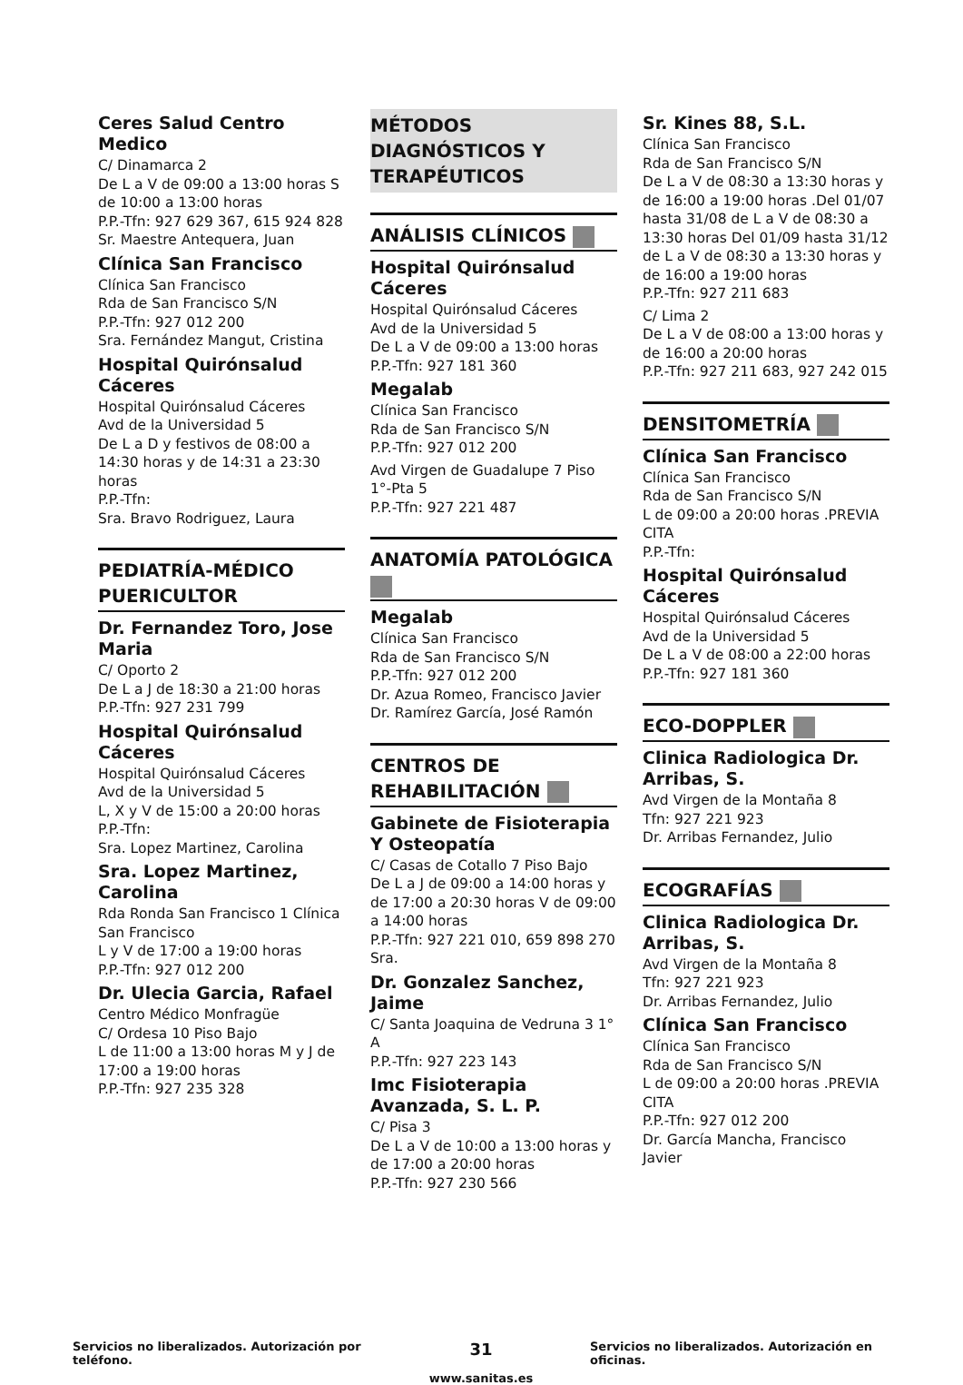Ceres Salud Centro Medico
C/ Dinamarca 2
De L a V de 09:00 a 13:00 horas S de 10:00 a 13:00 horas
P.P.-Tfn: 927 629 367, 615 924 828
Sr. Maestre Antequera, Juan
Clínica San Francisco
Clínica San Francisco
Rda de San Francisco S/N
P.P.-Tfn: 927 012 200
Sra. Fernández Mangut, Cristina
Hospital Quirónsalud Cáceres
Hospital Quirónsalud Cáceres
Avd de la Universidad 5
De L a D y festivos de 08:00 a 14:30 horas y de 14:31 a 23:30 horas
P.P.-Tfn:
Sra. Bravo Rodriguez, Laura
PEDIATRÍA-MÉDICO PUERICULTOR
Dr. Fernandez Toro, Jose Maria
C/ Oporto 2
De L a J de 18:30 a 21:00 horas
P.P.-Tfn: 927 231 799
Hospital Quirónsalud Cáceres
Hospital Quirónsalud Cáceres
Avd de la Universidad 5
L, X y V de 15:00 a 20:00 horas
P.P.-Tfn:
Sra. Lopez Martinez, Carolina
Sra. Lopez Martinez, Carolina
Rda Ronda San Francisco 1 Clínica San Francisco
L y V de 17:00 a 19:00 horas
P.P.-Tfn: 927 012 200
Dr. Ulecia Garcia, Rafael
Centro Médico Monfragüe
C/ Ordesa 10 Piso Bajo
L de 11:00 a 13:00 horas M y J de 17:00 a 19:00 horas
P.P.-Tfn: 927 235 328
MÉTODOS DIAGNÓSTICOS Y TERAPÉUTICOS
ANÁLISIS CLÍNICOS
Hospital Quirónsalud Cáceres
Hospital Quirónsalud Cáceres
Avd de la Universidad 5
De L a V de 09:00 a 13:00 horas
P.P.-Tfn: 927 181 360
Megalab
Clínica San Francisco
Rda de San Francisco S/N
P.P.-Tfn: 927 012 200
Avd Virgen de Guadalupe 7 Piso 1°-Pta 5
P.P.-Tfn: 927 221 487
ANATOMÍA PATOLÓGICA
Megalab
Clínica San Francisco
Rda de San Francisco S/N
P.P.-Tfn: 927 012 200
Dr. Azua Romeo, Francisco Javier
Dr. Ramírez García, José Ramón
CENTROS DE REHABILITACIÓN
Gabinete de Fisioterapia Y Osteopatía
C/ Casas de Cotallo 7 Piso Bajo
De L a J de 09:00 a 14:00 horas y de 17:00 a 20:30 horas V de 09:00 a 14:00 horas
P.P.-Tfn: 927 221 010, 659 898 270
Sra.
Dr. Gonzalez Sanchez, Jaime
C/ Santa Joaquina de Vedruna 3 1° A
P.P.-Tfn: 927 223 143
Imc Fisioterapia Avanzada, S. L. P.
C/ Pisa 3
De L a V de 10:00 a 13:00 horas y de 17:00 a 20:00 horas
P.P.-Tfn: 927 230 566
Sr. Kines 88, S.L.
Clínica San Francisco
Rda de San Francisco S/N
De L a V de 08:30 a 13:30 horas y de 16:00 a 19:00 horas .Del 01/07 hasta 31/08 de L a V de 08:30 a 13:30 horas Del 01/09 hasta 31/12 de L a V de 08:30 a 13:30 horas y de 16:00 a 19:00 horas
P.P.-Tfn: 927 211 683
C/ Lima 2
De L a V de 08:00 a 13:00 horas y de 16:00 a 20:00 horas
P.P.-Tfn: 927 211 683, 927 242 015
DENSITOMETRÍA
Clínica San Francisco
Clínica San Francisco
Rda de San Francisco S/N
L de 09:00 a 20:00 horas .PREVIA CITA
P.P.-Tfn:
Hospital Quirónsalud Cáceres
Hospital Quirónsalud Cáceres
Avd de la Universidad 5
De L a V de 08:00 a 22:00 horas
P.P.-Tfn: 927 181 360
ECO-DOPPLER
Clinica Radiologica Dr. Arribas, S.
Avd Virgen de la Montaña 8
Tfn: 927 221 923
Dr. Arribas Fernandez, Julio
ECOGRAFÍAS
Clinica Radiologica Dr. Arribas, S.
Avd Virgen de la Montaña 8
Tfn: 927 221 923
Dr. Arribas Fernandez, Julio
Clínica San Francisco
Clínica San Francisco
Rda de San Francisco S/N
L de 09:00 a 20:00 horas .PREVIA CITA
P.P.-Tfn: 927 012 200
Dr. García Mancha, Francisco Javier
Servicios no liberalizados. Autorización por teléfono.
31
www.sanitas.es
Servicios no liberalizados. Autorización en oficinas.